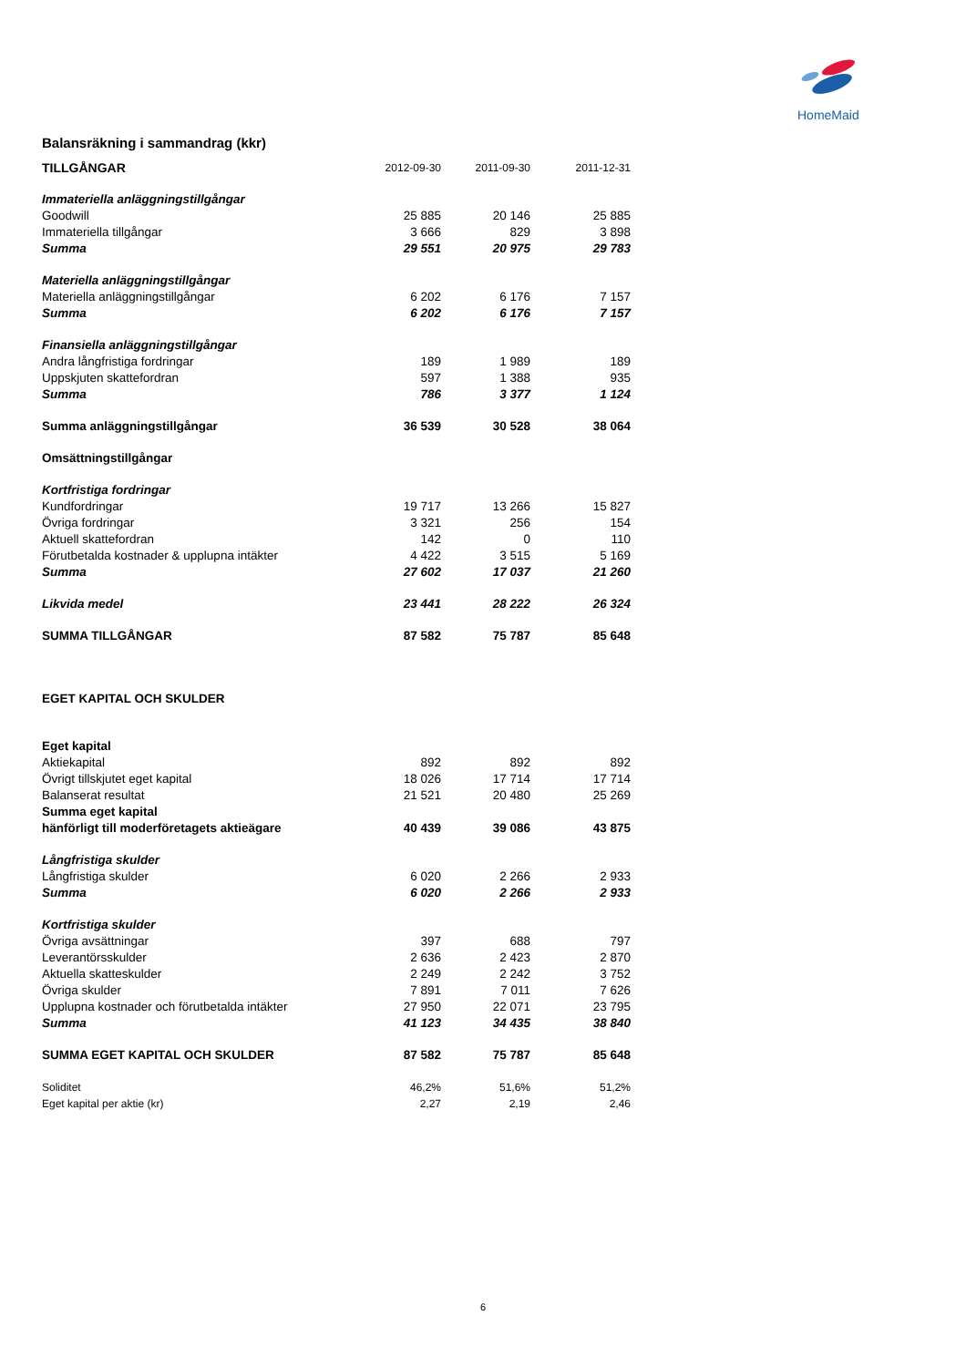HomeMaid
Balansräkning i sammandrag (kkr)
| TILLGÅNGAR | 2012-09-30 | 2011-09-30 | 2011-12-31 |
| Immateriella anläggningstillgångar | | | |
| Goodwill | 25 885 | 20 146 | 25 885 |
| Immateriella tillgångar | 3 666 | 829 | 3 898 |
| Summa | 29 551 | 20 975 | 29 783 |
| Materiella anläggningstillgångar | | | |
| Materiella anläggningstillgångar | 6 202 | 6 176 | 7 157 |
| Summa | 6 202 | 6 176 | 7 157 |
| Finansiella anläggningstillgångar | | | |
| Andra långfristiga fordringar | 189 | 1 989 | 189 |
| Uppskjuten skattefordran | 597 | 1 388 | 935 |
| Summa | 786 | 3 377 | 1 124 |
| Summa anläggningstillgångar | 36 539 | 30 528 | 38 064 |
| Omsättningstillgångar | | | |
| Kortfristiga fordringar | | | |
| Kundfordringar | 19 717 | 13 266 | 15 827 |
| Övriga fordringar | 3 321 | 256 | 154 |
| Aktuell skattefordran | 142 | 0 | 110 |
| Förutbetalda kostnader & upplupna intäkter | 4 422 | 3 515 | 5 169 |
| Summa | 27 602 | 17 037 | 21 260 |
| Likvida medel | 23 441 | 28 222 | 26 324 |
| SUMMA TILLGÅNGAR | 87 582 | 75 787 | 85 648 |
| EGET KAPITAL OCH SKULDER | | | |
| Eget kapital | | | |
| Aktiekapital | 892 | 892 | 892 |
| Övrigt tillskjutet eget kapital | 18 026 | 17 714 | 17 714 |
| Balanserat resultat | 21 521 | 20 480 | 25 269 |
| Summa eget kapital | | | |
| hänförligt till moderföretagets aktieägare | 40 439 | 39 086 | 43 875 |
| Långfristiga skulder | | | |
| Långfristiga skulder | 6 020 | 2 266 | 2 933 |
| Summa | 6 020 | 2 266 | 2 933 |
| Kortfristiga skulder | | | |
| Övriga avsättningar | 397 | 688 | 797 |
| Leverantörsskulder | 2 636 | 2 423 | 2 870 |
| Aktuella skatteskulder | 2 249 | 2 242 | 3 752 |
| Övriga skulder | 7 891 | 7 011 | 7 626 |
| Upplupna kostnader och förutbetalda intäkter | 27 950 | 22 071 | 23 795 |
| Summa | 41 123 | 34 435 | 38 840 |
| SUMMA EGET KAPITAL OCH SKULDER | 87 582 | 75 787 | 85 648 |
| Soliditet | 46,2% | 51,6% | 51,2% |
| Eget kapital per aktie (kr) | 2,27 | 2,19 | 2,46 |
6